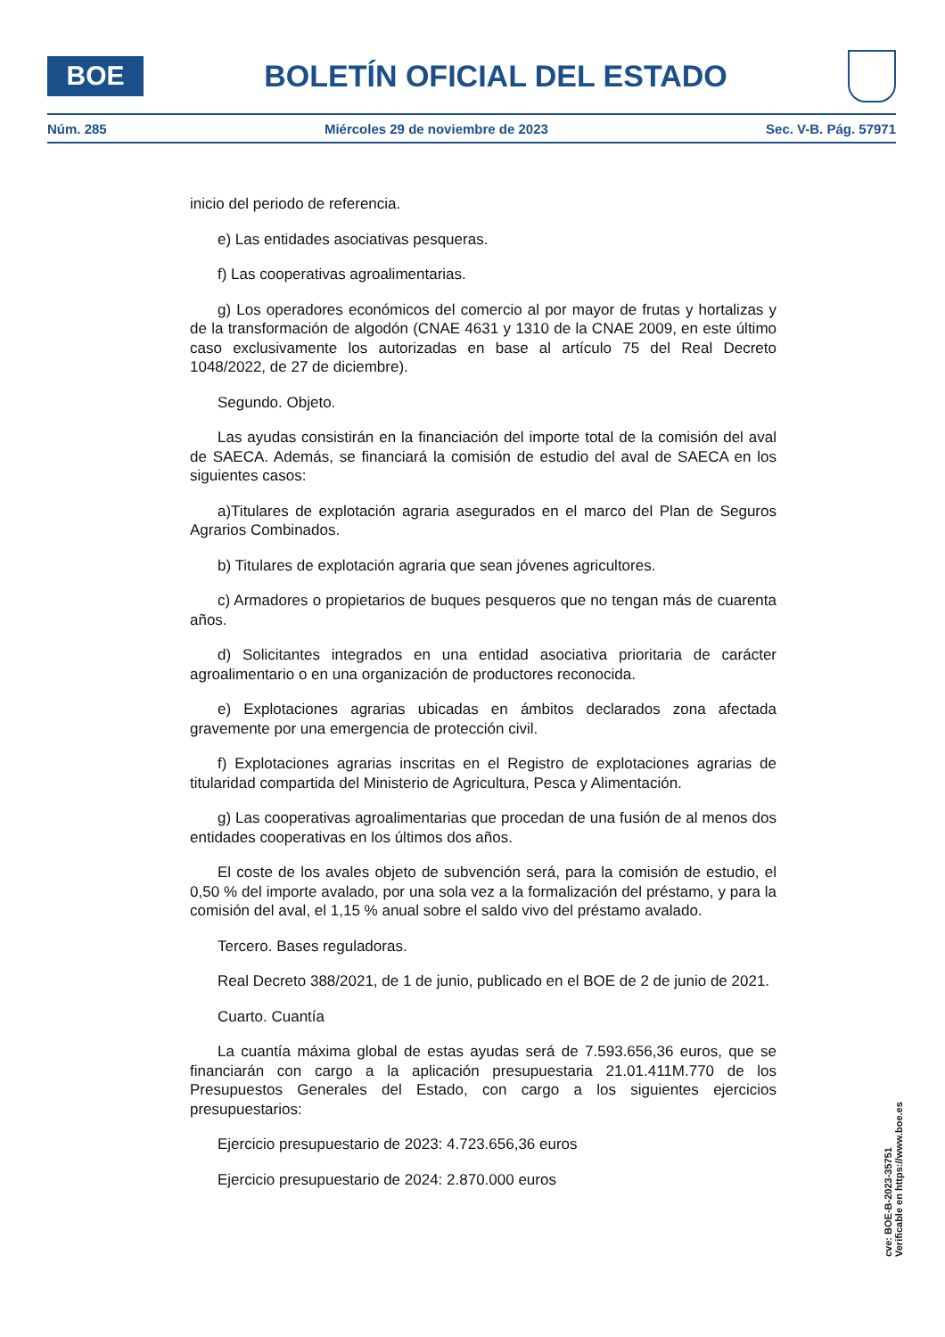BOE
BOLETÍN OFICIAL DEL ESTADO
Núm. 285 Miércoles 29 de noviembre de 2023 Sec. V-B. Pág. 57971
inicio del periodo de referencia.
e) Las entidades asociativas pesqueras.
f) Las cooperativas agroalimentarias.
g) Los operadores económicos del comercio al por mayor de frutas y hortalizas y de la transformación de algodón (CNAE 4631 y 1310 de la CNAE 2009, en este último caso exclusivamente los autorizadas en base al artículo 75 del Real Decreto 1048/2022, de 27 de diciembre).
Segundo. Objeto.
Las ayudas consistirán en la financiación del importe total de la comisión del aval de SAECA. Además, se financiará la comisión de estudio del aval de SAECA en los siguientes casos:
a)Titulares de explotación agraria asegurados en el marco del Plan de Seguros Agrarios Combinados.
b) Titulares de explotación agraria que sean jóvenes agricultores.
c) Armadores o propietarios de buques pesqueros que no tengan más de cuarenta años.
d) Solicitantes integrados en una entidad asociativa prioritaria de carácter agroalimentario o en una organización de productores reconocida.
e) Explotaciones agrarias ubicadas en ámbitos declarados zona afectada gravemente por una emergencia de protección civil.
f) Explotaciones agrarias inscritas en el Registro de explotaciones agrarias de titularidad compartida del Ministerio de Agricultura, Pesca y Alimentación.
g) Las cooperativas agroalimentarias que procedan de una fusión de al menos dos entidades cooperativas en los últimos dos años.
El coste de los avales objeto de subvención será, para la comisión de estudio, el 0,50 % del importe avalado, por una sola vez a la formalización del préstamo, y para la comisión del aval, el 1,15 % anual sobre el saldo vivo del préstamo avalado.
Tercero. Bases reguladoras.
Real Decreto 388/2021, de 1 de junio, publicado en el BOE de 2 de junio de 2021.
Cuarto. Cuantía
La cuantía máxima global de estas ayudas será de 7.593.656,36 euros, que se financiarán con cargo a la aplicación presupuestaria 21.01.411M.770 de los Presupuestos Generales del Estado, con cargo a los siguientes ejercicios presupuestarios:
Ejercicio presupuestario de 2023: 4.723.656,36 euros
Ejercicio presupuestario de 2024: 2.870.000 euros
cve: BOE-B-2023-35751
Verificable en https://www.boe.es